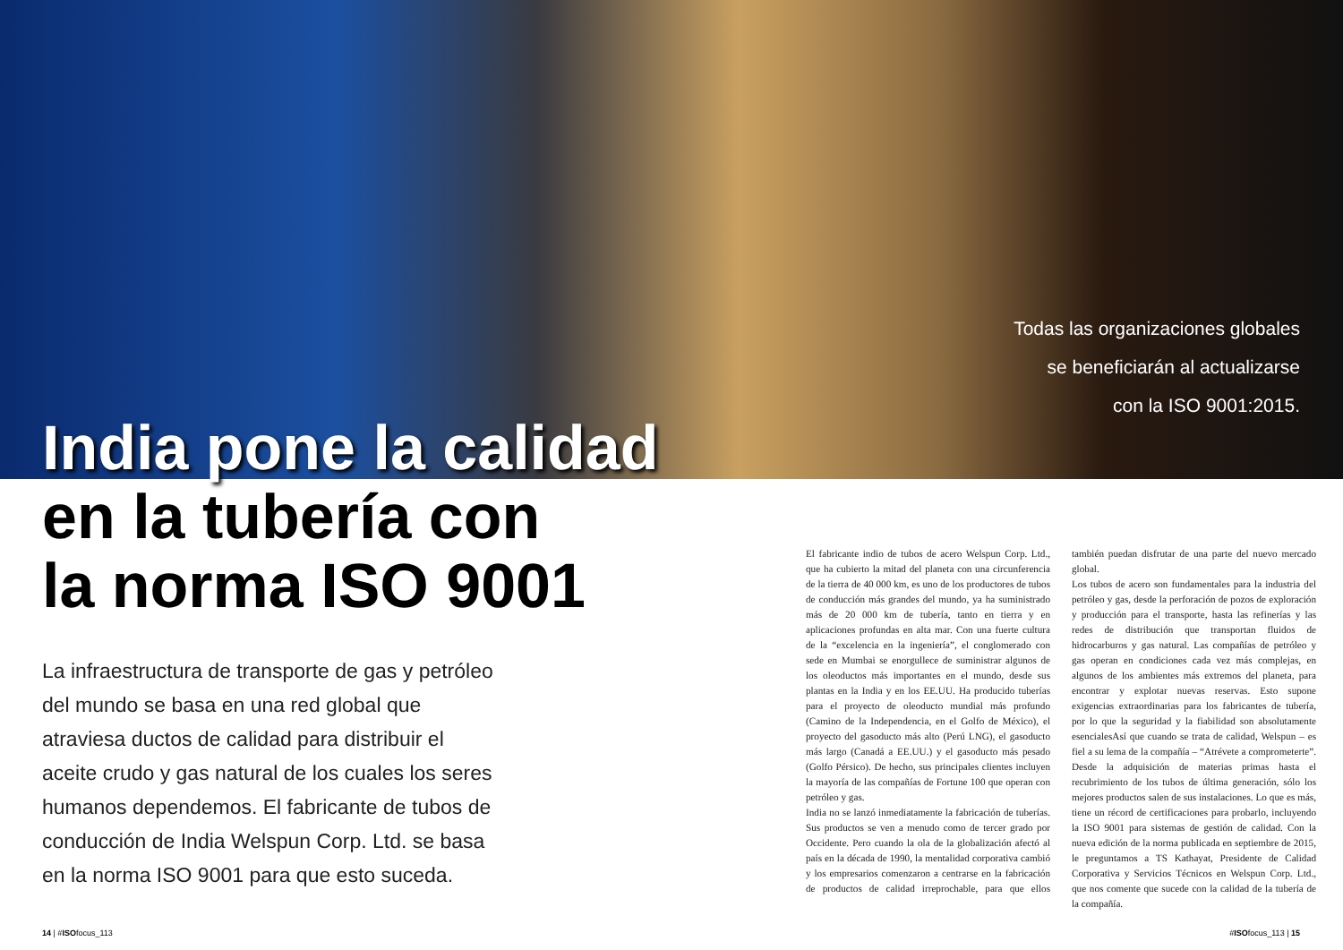Todas las organizaciones globales se beneficiarán al actualizarse con la ISO 9001:2015.
India pone la calidad
en la tubería con
la norma ISO 9001
La infraestructura de transporte de gas y petróleo del mundo se basa en una red global que atraviesa ductos de calidad para distribuir el aceite crudo y gas natural de los cuales los seres humanos dependemos. El fabricante de tubos de conducción de India Welspun Corp. Ltd. se basa en la norma ISO 9001 para que esto suceda.
El fabricante indio de tubos de acero Welspun Corp. Ltd., que ha cubierto la mitad del planeta con una circunferencia de la tierra de 40 000 km, es uno de los productores de tubos de conducción más grandes del mundo, ya ha suministrado más de 20 000 km de tubería, tanto en tierra y en aplicaciones profundas en alta mar. Con una fuerte cultura de la “excelencia en la ingeniería”, el conglomerado con sede en Mumbai se enorgullece de suministrar algunos de los oleoductos más importantes en el mundo, desde sus plantas en la India y en los EE.UU. Ha producido tuberías para el proyecto de oleoducto mundial más profundo (Camino de la Independencia, en el Golfo de México), el proyecto del gasoducto más alto (Perú LNG), el gasoducto más largo (Canadá a EE.UU.) y el gasoducto más pesado (Golfo Pérsico). De hecho, sus principales clientes incluyen la mayoría de las compañías de Fortune 100 que operan con petróleo y gas.
India no se lanzó inmediatamente la fabricación de tuberías. Sus productos se ven a menudo como de tercer grado por Occidente. Pero cuando la ola de la globalización afectó al país en la década de 1990, la mentalidad corporativa cambió y los empresarios comenzaron a centrarse en la fabricación de productos de calidad irreprochable, para que ellos también puedan disfrutar de una parte del nuevo mercado global.
Los tubos de acero son fundamentales para la industria del petróleo y gas, desde la perforación de pozos de exploración y producción para el transporte, hasta las refinerías y las redes de distribución que transportan fluidos de hidrocarburos y gas natural. Las compañías de petróleo y gas operan en condiciones cada vez más complejas, en algunos de los ambientes más extremos del planeta, para encontrar y explotar nuevas reservas. Esto supone exigencias extraordinarias para los fabricantes de tubería, por lo que la seguridad y la fiabilidad son absolutamente esencialesAsí que cuando se trata de calidad, Welspun – es fiel a su lema de la compañía – “Atrévete a comprometerte”. Desde la adquisición de materias primas hasta el recubrimiento de los tubos de última generación, sólo los mejores productos salen de sus instalaciones. Lo que es más, tiene un récord de certificaciones para probarlo, incluyendo la ISO 9001 para sistemas de gestión de calidad. Con la nueva edición de la norma publicada en septiembre de 2015, le preguntamos a TS Kathayat, Presidente de Calidad Corporativa y Servicios Técnicos en Welspun Corp. Ltd., que nos comente que sucede con la calidad de la tubería de la compañía.
14 | #ISOfocus_113 #ISOfocus_113 | 15